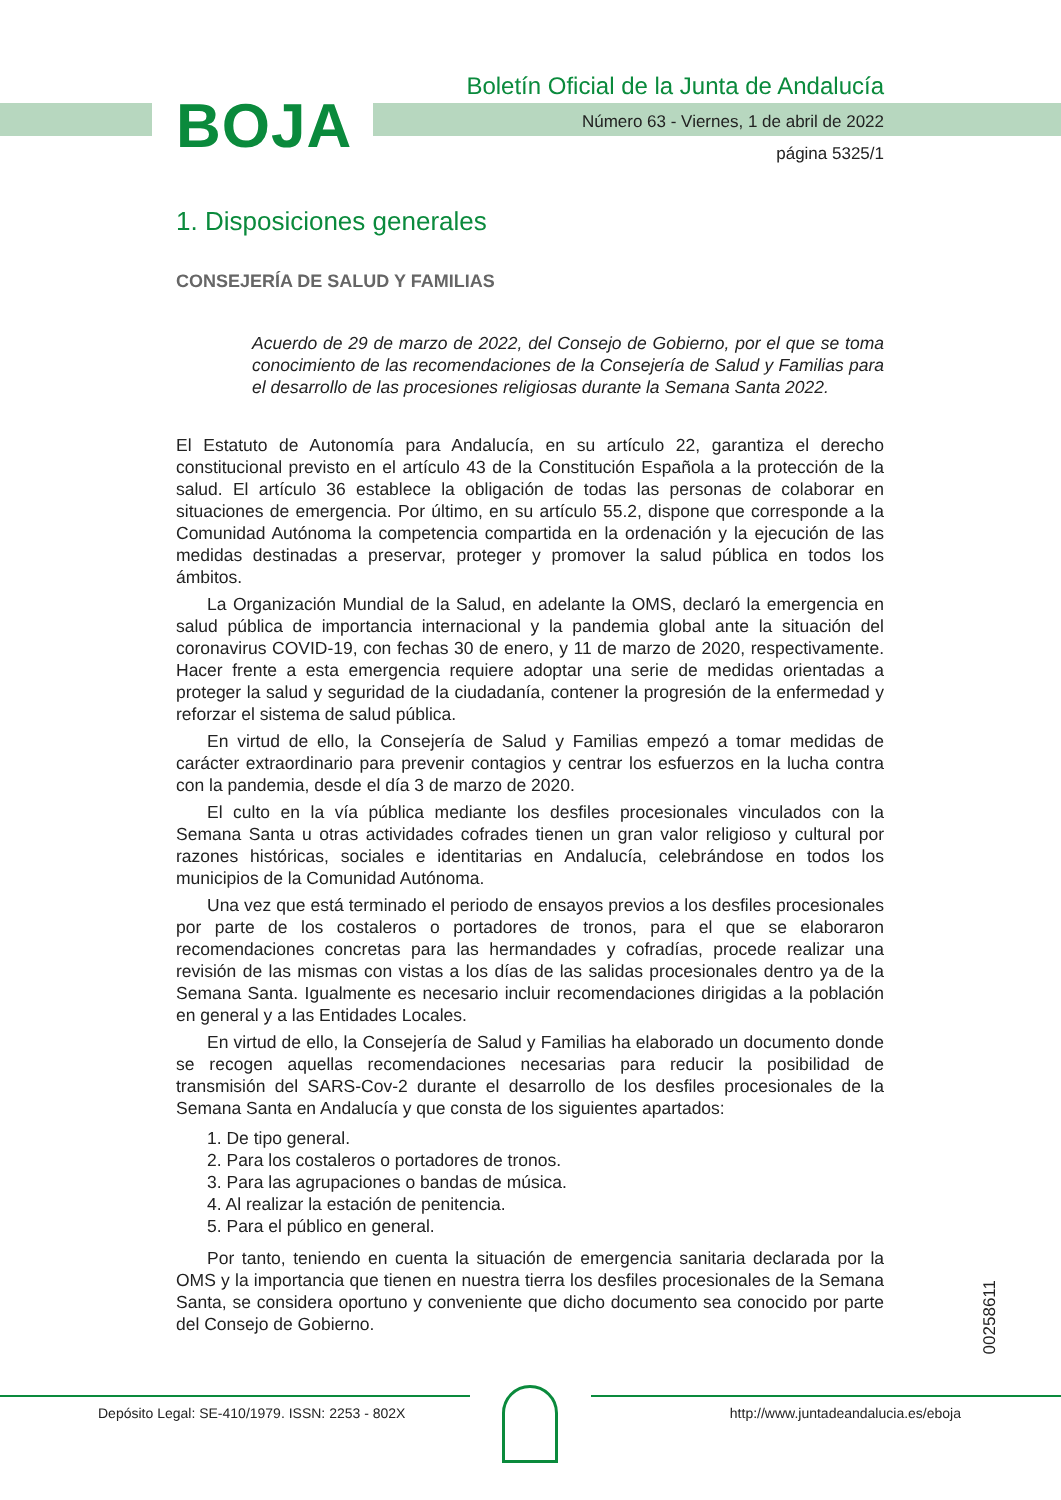BOJA
Boletín Oficial de la Junta de Andalucía
Número 63 - Viernes, 1 de abril de 2022
página 5325/1
1. Disposiciones generales
CONSEJERÍA DE SALUD Y FAMILIAS
Acuerdo de 29 de marzo de 2022, del Consejo de Gobierno, por el que se toma conocimiento de las recomendaciones de la Consejería de Salud y Familias para el desarrollo de las procesiones religiosas durante la Semana Santa 2022.
El Estatuto de Autonomía para Andalucía, en su artículo 22, garantiza el derecho constitucional previsto en el artículo 43 de la Constitución Española a la protección de la salud. El artículo 36 establece la obligación de todas las personas de colaborar en situaciones de emergencia. Por último, en su artículo 55.2, dispone que corresponde a la Comunidad Autónoma la competencia compartida en la ordenación y la ejecución de las medidas destinadas a preservar, proteger y promover la salud pública en todos los ámbitos.
La Organización Mundial de la Salud, en adelante la OMS, declaró la emergencia en salud pública de importancia internacional y la pandemia global ante la situación del coronavirus COVID-19, con fechas 30 de enero, y 11 de marzo de 2020, respectivamente. Hacer frente a esta emergencia requiere adoptar una serie de medidas orientadas a proteger la salud y seguridad de la ciudadanía, contener la progresión de la enfermedad y reforzar el sistema de salud pública.
En virtud de ello, la Consejería de Salud y Familias empezó a tomar medidas de carácter extraordinario para prevenir contagios y centrar los esfuerzos en la lucha contra con la pandemia, desde el día 3 de marzo de 2020.
El culto en la vía pública mediante los desfiles procesionales vinculados con la Semana Santa u otras actividades cofrades tienen un gran valor religioso y cultural por razones históricas, sociales e identitarias en Andalucía, celebrándose en todos los municipios de la Comunidad Autónoma.
Una vez que está terminado el periodo de ensayos previos a los desfiles procesionales por parte de los costaleros o portadores de tronos, para el que se elaboraron recomendaciones concretas para las hermandades y cofradías, procede realizar una revisión de las mismas con vistas a los días de las salidas procesionales dentro ya de la Semana Santa. Igualmente es necesario incluir recomendaciones dirigidas a la población en general y a las Entidades Locales.
En virtud de ello, la Consejería de Salud y Familias ha elaborado un documento donde se recogen aquellas recomendaciones necesarias para reducir la posibilidad de transmisión del SARS-Cov-2 durante el desarrollo de los desfiles procesionales de la Semana Santa en Andalucía y que consta de los siguientes apartados:
1. De tipo general.
2. Para los costaleros o portadores de tronos.
3. Para las agrupaciones o bandas de música.
4. Al realizar la estación de penitencia.
5. Para el público en general.
Por tanto, teniendo en cuenta la situación de emergencia sanitaria declarada por la OMS y la importancia que tienen en nuestra tierra los desfiles procesionales de la Semana Santa, se considera oportuno y conveniente que dicho documento sea conocido por parte del Consejo de Gobierno.
00258611
Depósito Legal: SE-410/1979. ISSN: 2253 - 802X
http://www.juntadeandalucia.es/eboja